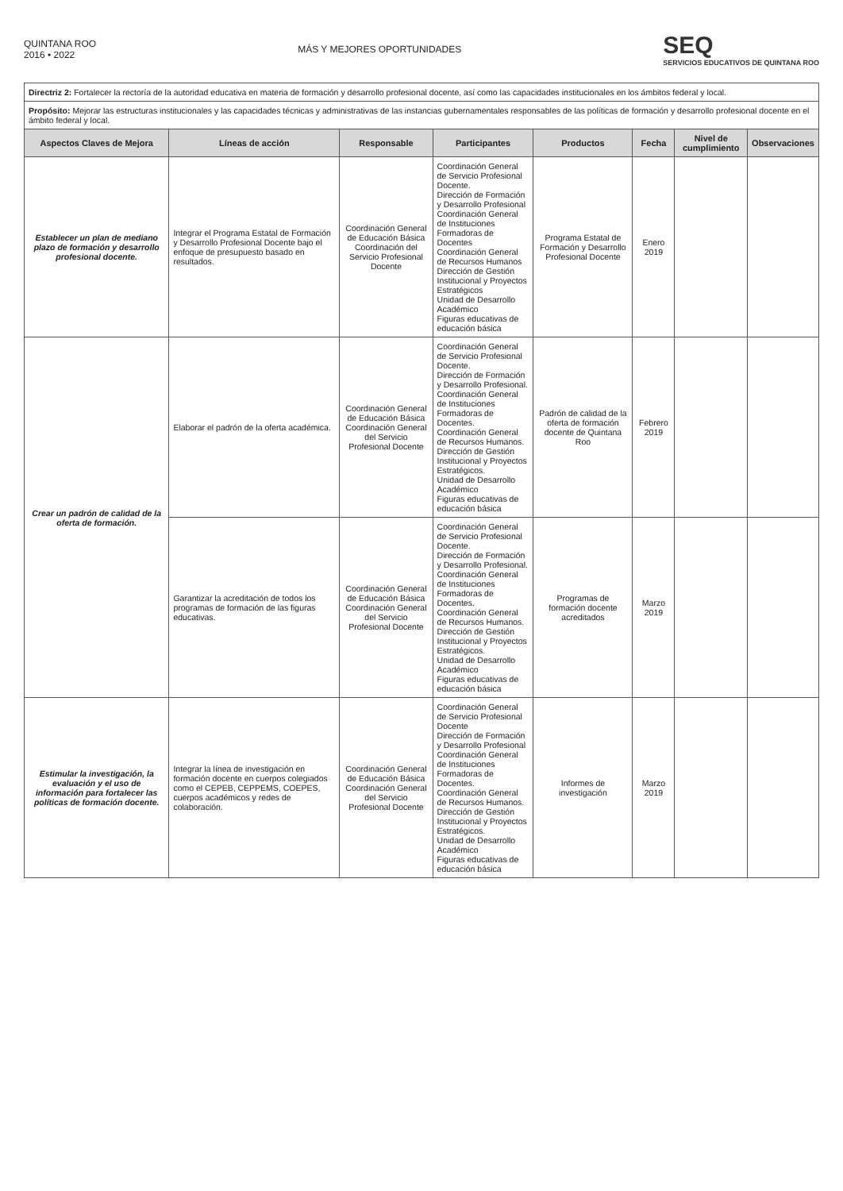QUINTANA ROO
2016 • 2022
MÁS Y MEJORES OPORTUNIDADES
SEQ
SERVICIOS EDUCATIVOS DE QUINTANA ROO
| Directriz 2: Fortalecer la rectoría de la autoridad educativa en materia de formación y desarrollo profesional docente, así como las capacidades institucionales en los ámbitos federal y local. | | | | | | | |
| Propósito: Mejorar las estructuras institucionales y las capacidades técnicas y administrativas de las instancias gubernamentales responsables de las políticas de formación y desarrollo profesional docente en el ámbito federal y local. | | | | | | | |
| Aspectos Claves de Mejora | Líneas de acción | Responsable | Participantes | Productos | Fecha | Nivel de cumplimiento | Observaciones |
| Establecer un plan de mediano plazo de formación y desarrollo profesional docente. | Integrar el Programa Estatal de Formación y Desarrollo Profesional Docente bajo el enfoque de presupuesto basado en resultados. | Coordinación General de Educación Básica Coordinación del Servicio Profesional Docente | Coordinación General de Servicio Profesional Docente. Dirección de Formación y Desarrollo Profesional Coordinación General de Instituciones Formadoras de Docentes Coordinación General de Recursos Humanos Dirección de Gestión Institucional y Proyectos Estratégicos Unidad de Desarrollo Académico Figuras educativas de educación básica | Programa Estatal de Formación y Desarrollo Profesional Docente | Enero 2019 | | |
| Crear un padrón de calidad de la oferta de formación. | Elaborar el padrón de la oferta académica. | Coordinación General de Educación Básica Coordinación General del Servicio Profesional Docente | Coordinación General de Servicio Profesional Docente. Dirección de Formación y Desarrollo Profesional. Coordinación General de Instituciones Formadoras de Docentes. Coordinación General de Recursos Humanos. Dirección de Gestión Institucional y Proyectos Estratégicos. Unidad de Desarrollo Académico Figuras educativas de educación básica | Padrón de calidad de la oferta de formación docente de Quintana Roo | Febrero 2019 | | |
| | Garantizar la acreditación de todos los programas de formación de las figuras educativas. | Coordinación General de Educación Básica Coordinación General del Servicio Profesional Docente | Coordinación General de Servicio Profesional Docente. Dirección de Formación y Desarrollo Profesional. Coordinación General de Instituciones Formadoras de Docentes. Coordinación General de Recursos Humanos. Dirección de Gestión Institucional y Proyectos Estratégicos. Unidad de Desarrollo Académico Figuras educativas de educación básica | Programas de formación docente acreditados | Marzo 2019 | | |
| Estimular la investigación, la evaluación y el uso de información para fortalecer las políticas de formación docente. | Integrar la línea de investigación en formación docente en cuerpos colegiados como el CEPEB, CEPPEMS, COEPES, cuerpos académicos y redes de colaboración. | Coordinación General de Educación Básica Coordinación General del Servicio Profesional Docente | Coordinación General de Servicio Profesional Docente Dirección de Formación y Desarrollo Profesional Coordinación General de Instituciones Formadoras de Docentes. Coordinación General de Recursos Humanos. Dirección de Gestión Institucional y Proyectos Estratégicos. Unidad de Desarrollo Académico Figuras educativas de educación básica | Informes de investigación | Marzo 2019 | | |